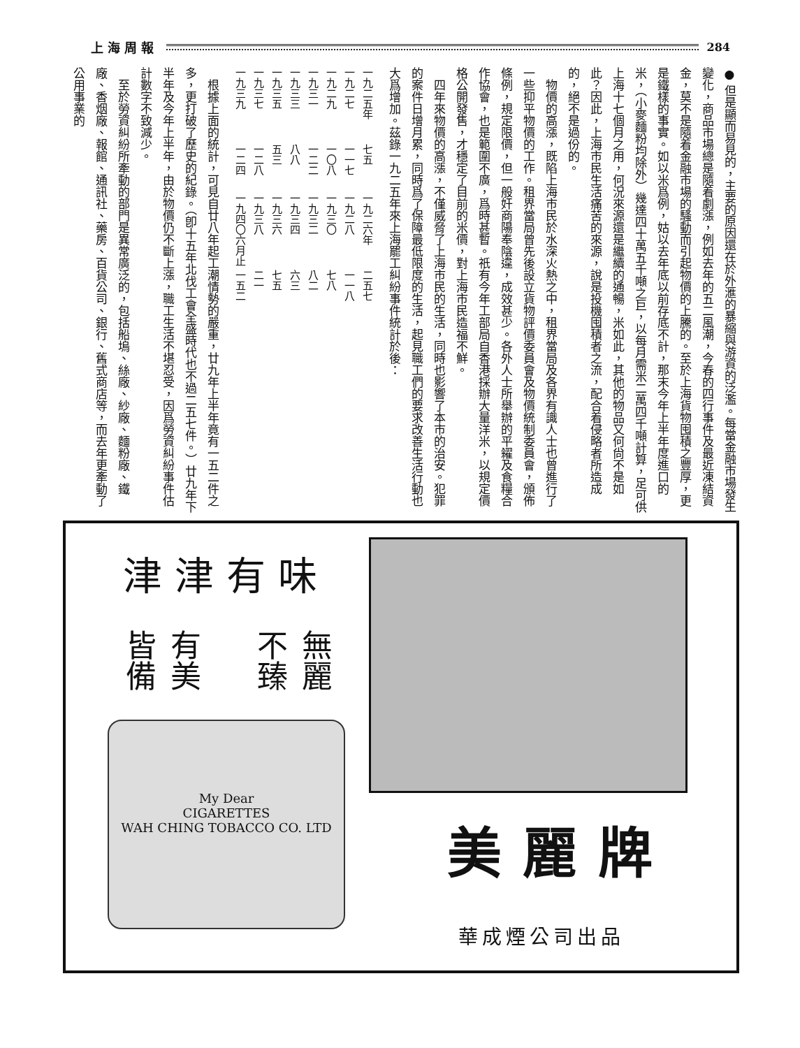上海周報 284
● 但是顯而易見的，主要的原因還在於外滙的暴縮與游資的泛濫。每當金融市場發生變化，商品市場總是隨着劇漲，例如去年的五二風潮，今春的四行事件及最近凍結資金，莫不是隨着金融市場的騷動而引起物價的上騰的。至於上海貨物囤積之豐厚，更是鐵樣的事實。如以米爲例，姑以去年底以前存底不計，那末今年上半年度進口的米，（小麥麵粉均除外）幾達四十萬五千噸之巨，以每月需米二萬四千噸計算，足可供上海十七個月之用，何況來源還是繼續的通暢，米如此，其他的物品又何尙不是如此？因此，上海市民生活痛苦的來源，說是投機囤積者之流，配合着侵略者所造成的，絕不是過份的。
　物價的高漲，既陷上海市民於水深火熱之中，租界當局及各界有識人士也曾進行了一些抑平物價的工作。租界當局曾先後設立貨物評價委員會及物價統制委員會，頒佈條例，規定限價，但一般奸商陽奉陰違，成效甚少。各外人士所舉辦的平糴及食糧合作協會，也是範圍不廣，爲時甚暫。祇有今年工部局自香港採辦大量洋米，以規定價格公開發售，才穩定了目前的米價，對上海市民造福不鮮。
　四年來物價的高漲，不僅威脅了上海市民的生活，同時也影響了本市的治安。犯罪的案件日增月累，同時爲了保障最低限度的生活，起見職工們的要求改善生活行動也大爲增加。茲錄一九二五年來上海罷工糾紛事件統計於後：
| 一九二五年 | 七五 | 一九二六年 | 二五七 |
| 一九二七 | 一一七 | 一九二八 | 一一八 |
| 一九二九 | 一〇八 | 一九三〇 | 七八 |
| 一九三一 | 一二二 | 一九三二 | 八二 |
| 一九三三 | 八八 | 一九三四 | 六三 |
| 一九三五 | 五三 | 一九三六 | 七五 |
| 一九三七 | 一二八 | 一九三八 | 二一 |
| 一九三九 | 一二四 | 一九四〇六月止 | 一五二 |
　根據上面的統計，可見自廿八年起工潮情勢的嚴重，廿九年上半年竟有一五二件之多，更打破了歷史的紀錄。（卽十五年北伐工會全盛時代也不過二五七件。）廿九年下半年及今年上半年，由於物價仍不斷上漲，職工生活不堪忍受，因爲勞資糾紛事件估計數字不致減少。
　至於勞資糾紛所牽動的部門是異常廣泛的，包括船塢、絲廠、紗廠、麵粉廠、鐵廠、香烟廠、報館、通訊社、藥房、百貨公司、銀行、舊式商店等，而去年更牽動了公用事業的
津津有味
有美皆備
無麗不臻
My Dear
CIGARETTES
WAH CHING TOBACCO CO. LTD
美麗牌
華成煙公司出品